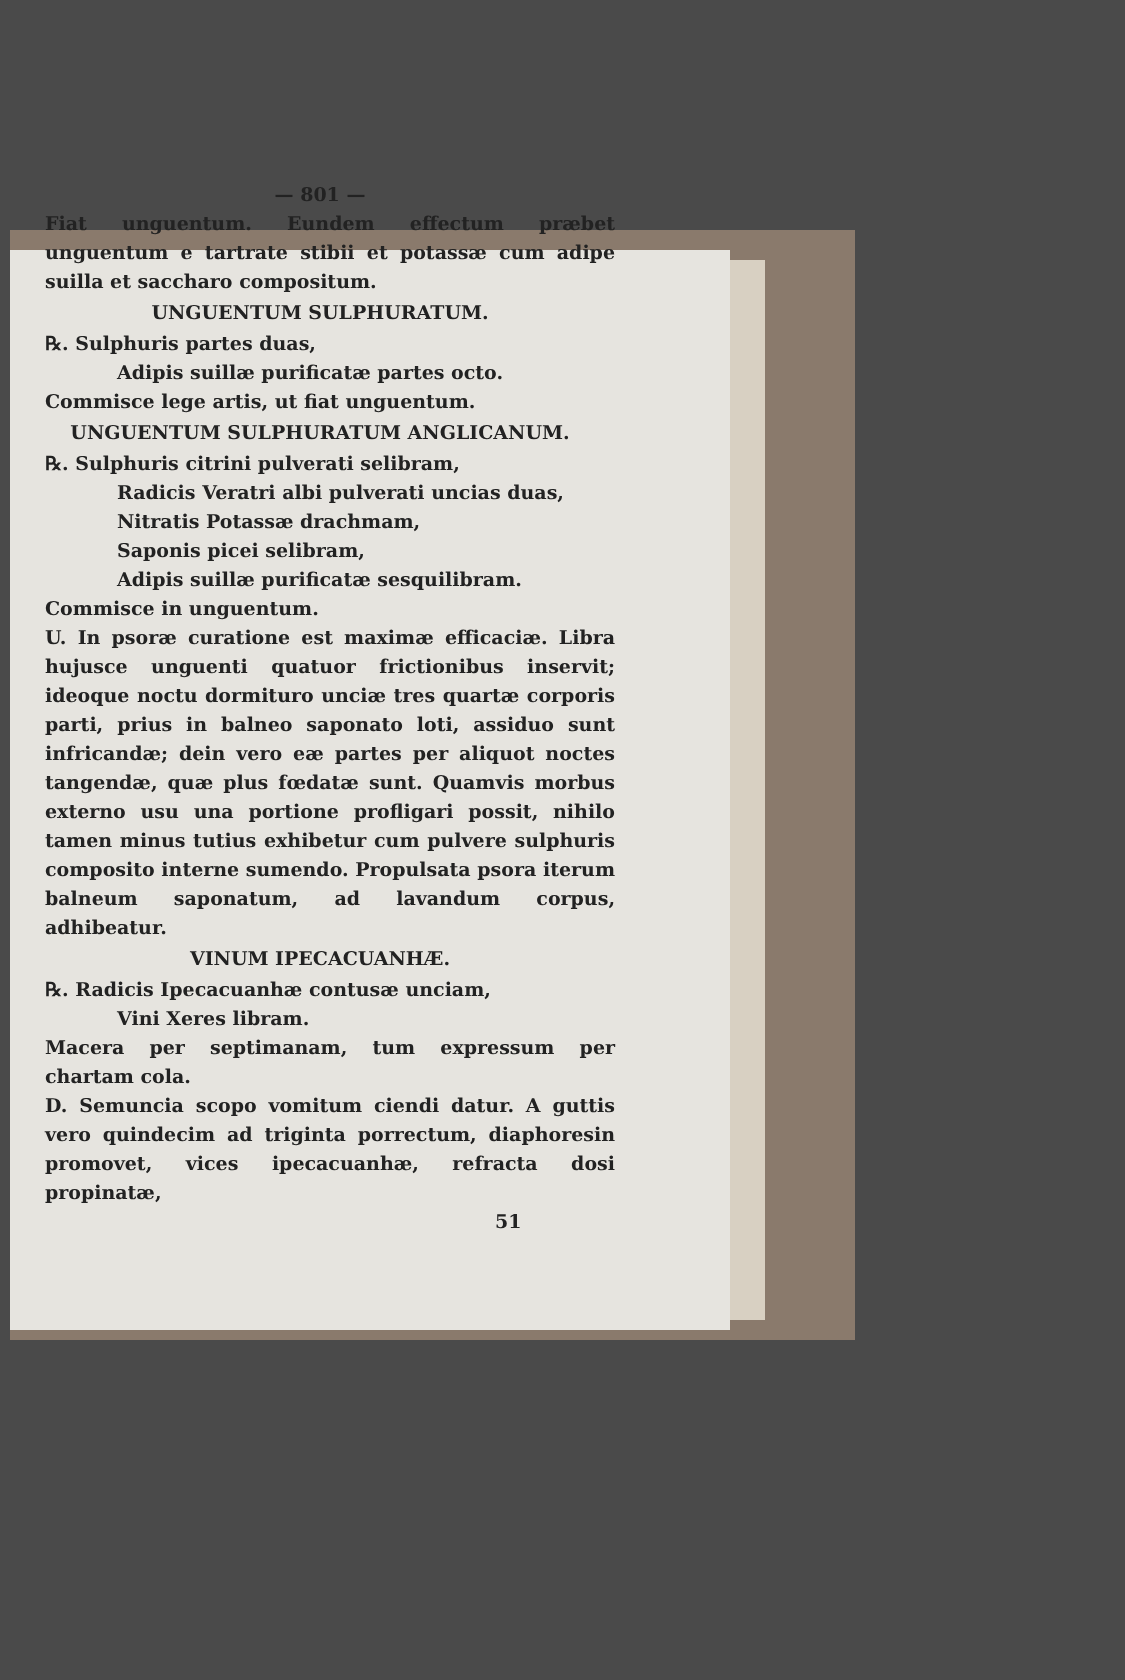— 801 —
Fiat unguentum. Eundem effectum præbet unguentum e tartrate stibii et potassæ cum adipe suilla et saccharo compositum.
UNGUENTUM SULPHURATUM.
℞. Sulphuris partes duas,
Adipis suillæ purificatæ partes octo.
Commisce lege artis, ut fiat unguentum.
UNGUENTUM SULPHURATUM ANGLICANUM.
℞. Sulphuris citrini pulverati selibram,
Radicis Veratri albi pulverati uncias duas,
Nitratis Potassæ drachmam,
Saponis picei selibram,
Adipis suillæ purificatæ sesquilibram.
Commisce in unguentum.
U. In psoræ curatione est maximæ efficaciæ. Libra hujusce unguenti quatuor frictionibus inservit; ideoque noctu dormituro unciæ tres quartæ corporis parti, prius in balneo saponato loti, assiduo sunt infricandæ; dein vero eæ partes per aliquot noctes tangendæ, quæ plus fœdatæ sunt. Quamvis morbus externo usu una portione profligari possit, nihilo tamen minus tutius exhibetur cum pulvere sulphuris composito interne sumendo. Propulsata psora iterum balneum saponatum, ad lavandum corpus, adhibeatur.
VINUM IPECACUANHÆ.
℞. Radicis Ipecacuanhæ contusæ unciam,
Vini Xeres libram.
Macera per septimanam, tum expressum per chartam cola.
D. Semuncia scopo vomitum ciendi datur. A guttis vero quindecim ad triginta porrectum, diaphoresin promovet, vices ipecacuanhæ, refracta dosi propinatæ,
51